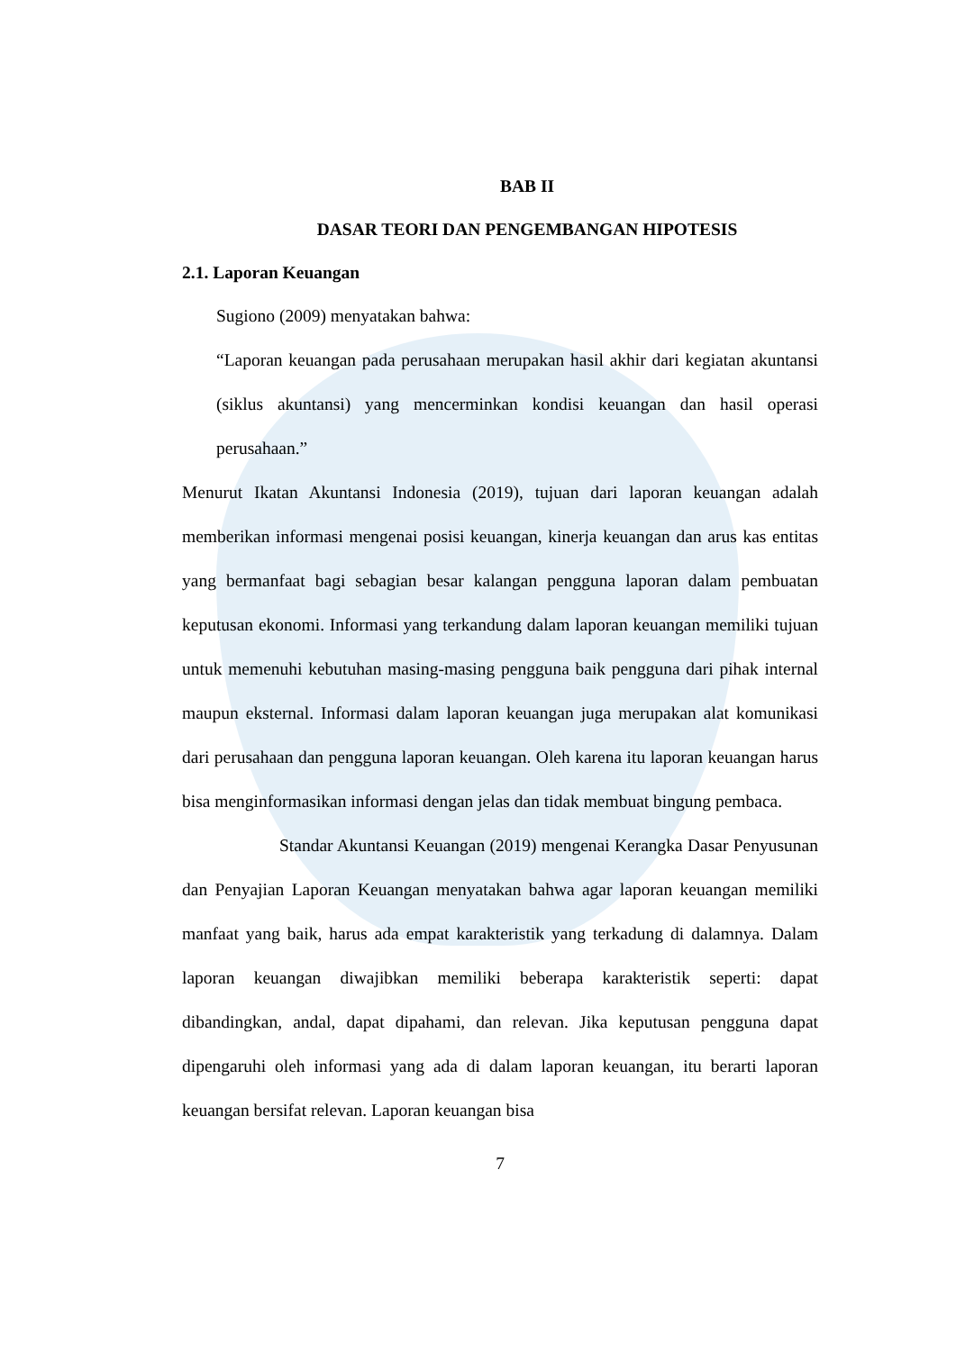BAB II
DASAR TEORI DAN PENGEMBANGAN HIPOTESIS
2.1. Laporan Keuangan
Sugiono (2009) menyatakan bahwa:
“Laporan keuangan pada perusahaan merupakan hasil akhir dari kegiatan akuntansi (siklus akuntansi) yang mencerminkan kondisi keuangan dan hasil operasi perusahaan.”
Menurut Ikatan Akuntansi Indonesia (2019), tujuan dari laporan keuangan adalah memberikan informasi mengenai posisi keuangan, kinerja keuangan dan arus kas entitas yang bermanfaat bagi sebagian besar kalangan pengguna laporan dalam pembuatan keputusan ekonomi. Informasi yang terkandung dalam laporan keuangan memiliki tujuan untuk memenuhi kebutuhan masing-masing pengguna baik pengguna dari pihak internal maupun eksternal. Informasi dalam laporan keuangan juga merupakan alat komunikasi dari perusahaan dan pengguna laporan keuangan. Oleh karena itu laporan keuangan harus bisa menginformasikan informasi dengan jelas dan tidak membuat bingung pembaca.
Standar Akuntansi Keuangan (2019) mengenai Kerangka Dasar Penyusunan dan Penyajian Laporan Keuangan menyatakan bahwa agar laporan keuangan memiliki manfaat yang baik, harus ada empat karakteristik yang terkadung di dalamnya. Dalam laporan keuangan diwajibkan memiliki beberapa karakteristik seperti: dapat dibandingkan, andal, dapat dipahami, dan relevan. Jika keputusan pengguna dapat dipengaruhi oleh informasi yang ada di dalam laporan keuangan, itu berarti laporan keuangan bersifat relevan. Laporan keuangan bisa
7